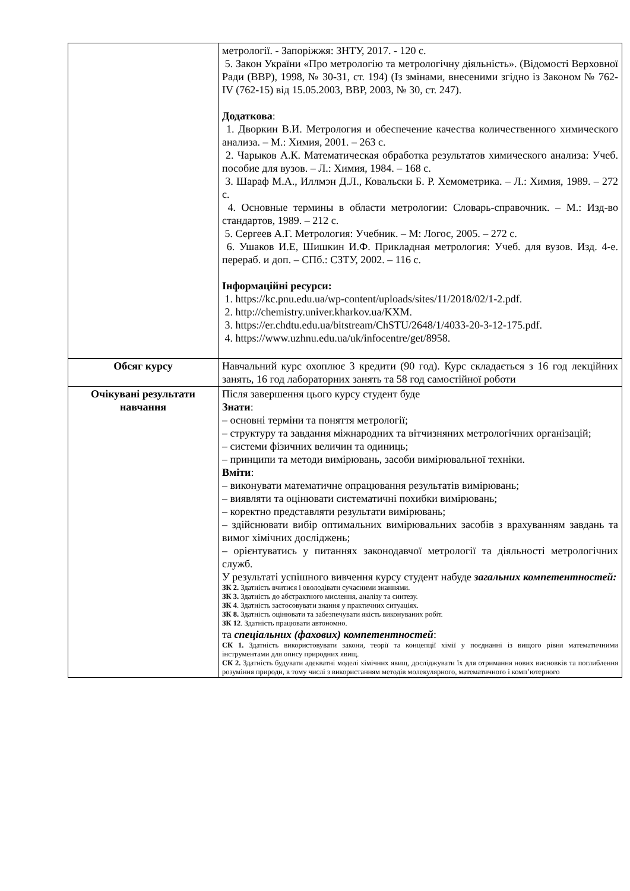| | метрології. - Запоріжжя: ЗНТУ, 2017. - 120 с. 5. Закон України «Про метрологію та метрологічну діяльність». (Відомості Верховної Ради (ВВР), 1998, № 30-31, ст. 194) (Із змінами, внесеними згідно із Законом № 762-IV (762-15) від 15.05.2003, ВВР, 2003, № 30, ст. 247). Додаткова : 1. Дворкин В.И. Метрология и обеспечение качества количественного химического анализа. – М.: Химия, 2001. – 263 с. 2. Чарыков А.К. Математическая обработка результатов химического анализа: Учеб. пособие для вузов. – Л.: Химия, 1984. – 168 с. 3. Шараф М.А., Иллмэн Д.Л., Ковальски Б. Р. Хемометрика. – Л.: Химия, 1989. – 272 с. 4. Основные термины в области метрологии: Словарь-справочник. – М.: Изд-во стандартов, 1989. – 212 с. 5. Сергеев А.Г. Метрология: Учебник. – М: Логос, 2005. – 272 с. 6. Ушаков И.Е, Шишкин И.Ф. Прикладная метрология: Учеб. для вузов. Изд. 4-е. перераб. и доп. – СПб.: СЗТУ, 2002. – 116 с. Інформаційні ресурси: 1. https://kc.pnu.edu.ua/wp-content/uploads/sites/11/2018/02/1-2.pdf. 2. http://chemistry.univer.kharkov.ua/KXM. 3. https://er.chdtu.edu.ua/bitstream/ChSTU/2648/1/4033-20-3-12-175.pdf. 4. https://www.uzhnu.edu.ua/uk/infocentre/get/8958. |
| Обсяг курсу | Навчальний курс охоплює 3 кредити (90 год). Курс складається з 16 год лекційних занять, 16 год лабораторних занять та 58 год самостійної роботи |
| Очікувані результати навчання | Після завершення цього курсу студент буде Знати : – основні терміни та поняття метрології; – структуру та завдання міжнародних та вітчизняних метрологічних організацій; – системи фізичних величин та одиниць; – принципи та методи вимірювань, засоби вимірювальної техніки. Вміти : – виконувати математичне опрацювання результатів вимірювань; – виявляти та оцінювати систематичні похибки вимірювань; – коректно представляти результати вимірювань; – здійснювати вибір оптимальних вимірювальних засобів з врахуванням завдань та вимог хімічних досліджень; – орієнтуватись у питаннях законодавчої метрології та діяльності метрологічних служб. У результаті успішного вивчення курсу студент набуде загальних компетентностей: ЗК 2. Здатність вчитися і оволодівати сучасними знаннями. ЗК 3. Здатність до абстрактного мислення, аналізу та синтезу. ЗК 4 . Здатність застосовувати знання у практичних ситуаціях. ЗК 8. Здатність оцінювати та забезпечувати якість виконуваних робіт. ЗК 12 . Здатність працювати автономно. та спеціальних (фахових) компетентностей : СК 1. Здатність використовувати закони, теорії та концепції хімії у поєднанні із вищого рівня математичними інструментами для опису природних явищ. СК 2. Здатність будувати адекватні моделі хімічних явищ, досліджувати їх для отримання нових висновків та поглиблення розуміння природи, в тому числі з використанням методів молекулярного, математичного і комп’ютерного |